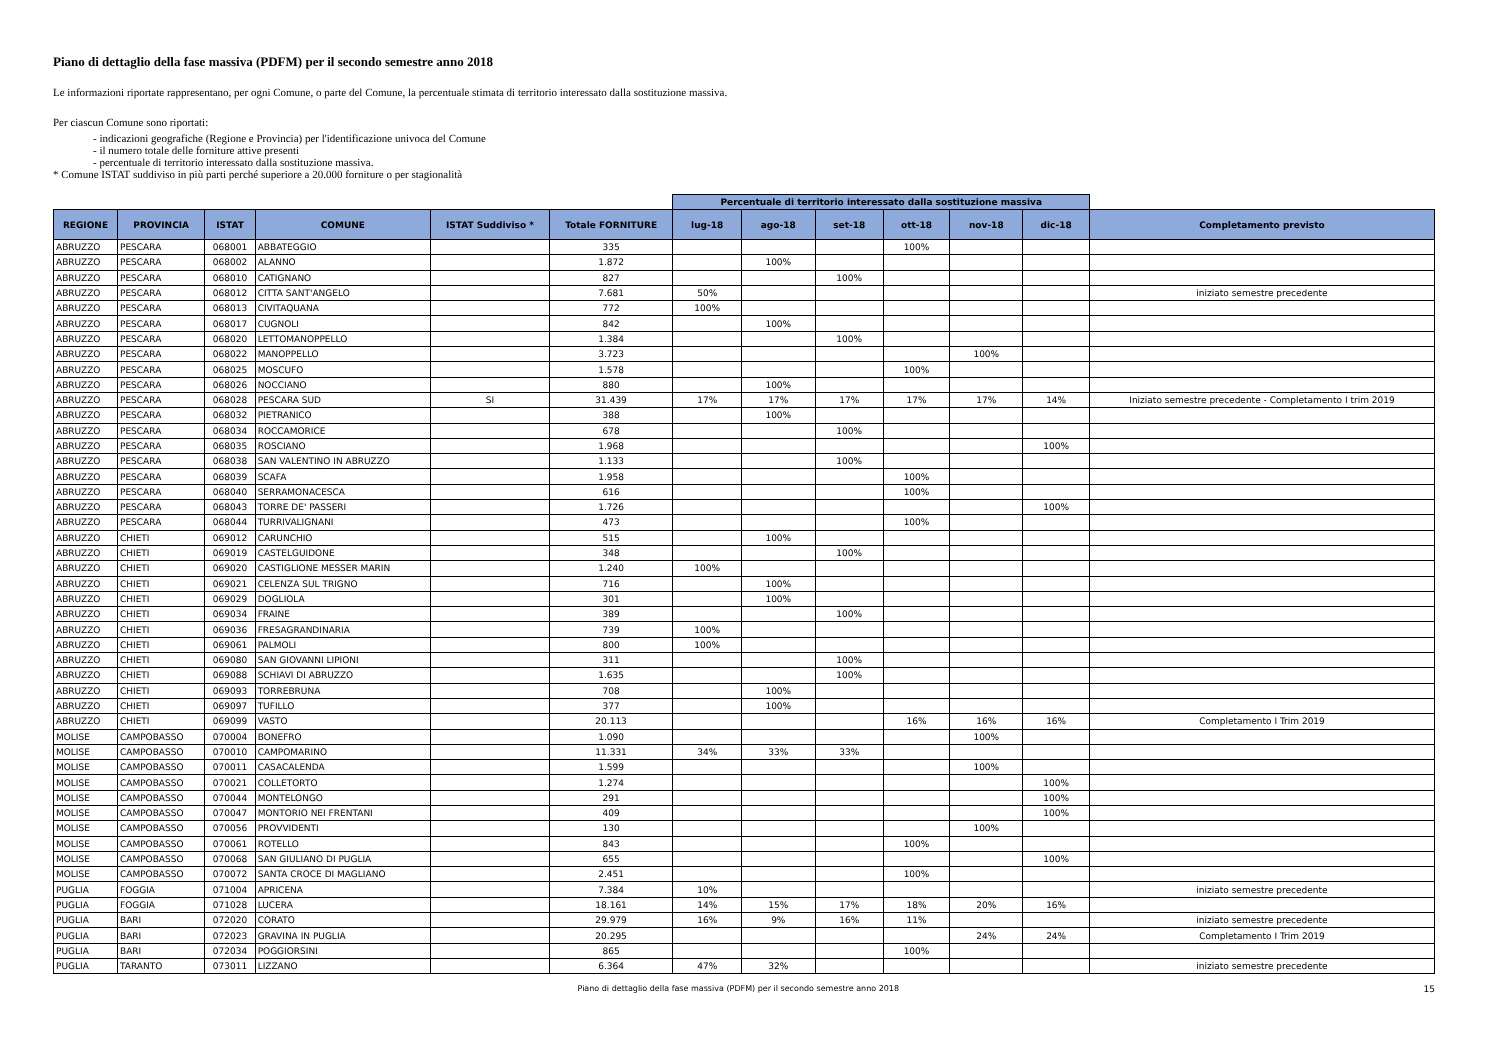Piano di dettaglio della fase massiva (PDFM) per il secondo semestre anno 2018
Le informazioni riportate rappresentano, per ogni Comune, o parte del Comune, la percentuale stimata di territorio interessato dalla sostituzione massiva.
Per ciascun Comune sono riportati:
- indicazioni geografiche (Regione e Provincia) per l'identificazione univoca del Comune
- il numero totale delle forniture attive presenti
- percentuale di territorio interessato dalla sostituzione massiva.
* Comune ISTAT suddiviso in più parti perché superiore a 20.000 forniture o per stagionalità
| | | | | | | Percentuale di territorio interessato dalla sostituzione massiva | | | | | | |
| REGIONE | PROVINCIA | ISTAT | COMUNE | ISTAT Suddiviso * | Totale FORNITURE | lug-18 | ago-18 | set-18 | ott-18 | nov-18 | dic-18 | Completamento previsto |
| ABRUZZO | PESCARA | 068001 | ABBATEGGIO | | 335 | | | | 100% | | | |
| ABRUZZO | PESCARA | 068002 | ALANNO | | 1.872 | | 100% | | | | | |
| ABRUZZO | PESCARA | 068010 | CATIGNANO | | 827 | | | 100% | | | | |
| ABRUZZO | PESCARA | 068012 | CITTA SANT'ANGELO | | 7.681 | 50% | | | | | | iniziato semestre precedente |
| ABRUZZO | PESCARA | 068013 | CIVITAQUANA | | 772 | 100% | | | | | | |
| ABRUZZO | PESCARA | 068017 | CUGNOLI | | 842 | | 100% | | | | | |
| ABRUZZO | PESCARA | 068020 | LETTOMANOPPELLO | | 1.384 | | | 100% | | | | |
| ABRUZZO | PESCARA | 068022 | MANOPPELLO | | 3.723 | | | | | 100% | | |
| ABRUZZO | PESCARA | 068025 | MOSCUFO | | 1.578 | | | | 100% | | | |
| ABRUZZO | PESCARA | 068026 | NOCCIANO | | 880 | | 100% | | | | | |
| ABRUZZO | PESCARA | 068028 | PESCARA SUD | SI | 31.439 | 17% | 17% | 17% | 17% | 17% | 14% | Iniziato semestre precedente - Completamento I trim 2019 |
| ABRUZZO | PESCARA | 068032 | PIETRANICO | | 388 | | 100% | | | | | |
| ABRUZZO | PESCARA | 068034 | ROCCAMORICE | | 678 | | | 100% | | | | |
| ABRUZZO | PESCARA | 068035 | ROSCIANO | | 1.968 | | | | | | 100% | |
| ABRUZZO | PESCARA | 068038 | SAN VALENTINO IN ABRUZZO | | 1.133 | | | 100% | | | | |
| ABRUZZO | PESCARA | 068039 | SCAFA | | 1.958 | | | | 100% | | | |
| ABRUZZO | PESCARA | 068040 | SERRAMONACESCA | | 616 | | | | 100% | | | |
| ABRUZZO | PESCARA | 068043 | TORRE DE' PASSERI | | 1.726 | | | | | | 100% | |
| ABRUZZO | PESCARA | 068044 | TURRIVALIGNANI | | 473 | | | | 100% | | | |
| ABRUZZO | CHIETI | 069012 | CARUNCHIO | | 515 | | 100% | | | | | |
| ABRUZZO | CHIETI | 069019 | CASTELGUIDONE | | 348 | | | 100% | | | | |
| ABRUZZO | CHIETI | 069020 | CASTIGLIONE MESSER MARIN | | 1.240 | 100% | | | | | | |
| ABRUZZO | CHIETI | 069021 | CELENZA SUL TRIGNO | | 716 | | 100% | | | | | |
| ABRUZZO | CHIETI | 069029 | DOGLIOLA | | 301 | | 100% | | | | | |
| ABRUZZO | CHIETI | 069034 | FRAINE | | 389 | | | 100% | | | | |
| ABRUZZO | CHIETI | 069036 | FRESAGRANDINARIA | | 739 | 100% | | | | | | |
| ABRUZZO | CHIETI | 069061 | PALMOLI | | 800 | 100% | | | | | | |
| ABRUZZO | CHIETI | 069080 | SAN GIOVANNI LIPIONI | | 311 | | | 100% | | | | |
| ABRUZZO | CHIETI | 069088 | SCHIAVI DI ABRUZZO | | 1.635 | | | 100% | | | | |
| ABRUZZO | CHIETI | 069093 | TORREBRUNA | | 708 | | 100% | | | | | |
| ABRUZZO | CHIETI | 069097 | TUFILLO | | 377 | | 100% | | | | | |
| ABRUZZO | CHIETI | 069099 | VASTO | | 20.113 | | | | 16% | 16% | 16% | Completamento I Trim 2019 |
| MOLISE | CAMPOBASSO | 070004 | BONEFRO | | 1.090 | | | | | 100% | | |
| MOLISE | CAMPOBASSO | 070010 | CAMPOMARINO | | 11.331 | 34% | 33% | 33% | | | | |
| MOLISE | CAMPOBASSO | 070011 | CASACALENDA | | 1.599 | | | | | 100% | | |
| MOLISE | CAMPOBASSO | 070021 | COLLETORTO | | 1.274 | | | | | | 100% | |
| MOLISE | CAMPOBASSO | 070044 | MONTELONGO | | 291 | | | | | | 100% | |
| MOLISE | CAMPOBASSO | 070047 | MONTORIO NEI FRENTANI | | 409 | | | | | | 100% | |
| MOLISE | CAMPOBASSO | 070056 | PROVVIDENTI | | 130 | | | | | 100% | | |
| MOLISE | CAMPOBASSO | 070061 | ROTELLO | | 843 | | | | 100% | | | |
| MOLISE | CAMPOBASSO | 070068 | SAN GIULIANO DI PUGLIA | | 655 | | | | | | 100% | |
| MOLISE | CAMPOBASSO | 070072 | SANTA CROCE DI MAGLIANO | | 2.451 | | | | 100% | | | |
| PUGLIA | FOGGIA | 071004 | APRICENA | | 7.384 | 10% | | | | | | iniziato semestre precedente |
| PUGLIA | FOGGIA | 071028 | LUCERA | | 18.161 | 14% | 15% | 17% | 18% | 20% | 16% | |
| PUGLIA | BARI | 072020 | CORATO | | 29.979 | 16% | 9% | 16% | 11% | | | iniziato semestre precedente |
| PUGLIA | BARI | 072023 | GRAVINA IN PUGLIA | | 20.295 | | | | | 24% | 24% | Completamento I Trim 2019 |
| PUGLIA | BARI | 072034 | POGGIORSINI | | 865 | | | | 100% | | | |
| PUGLIA | TARANTO | 073011 | LIZZANO | | 6.364 | 47% | 32% | | | | | iniziato semestre precedente |
15 Piano di dettaglio della fase massiva (PDFM) per il secondo semestre anno 2018